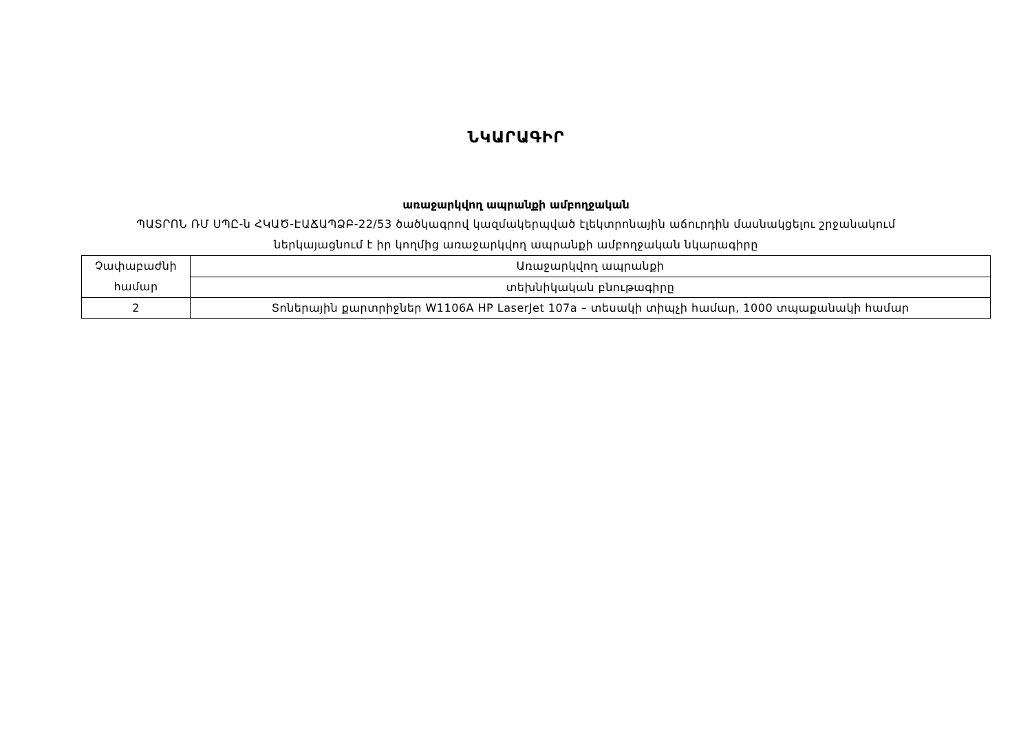ՆԿԱՐԱԳԻՐ
առաջարկվող ապրանքի ամբողջական
ՊԱՏՐՈՆ ՌՄ ՍՊԸ-ն ՀԿԱԾ-ԷԱՃԱՊՁԲ-22/53 ծածկագրով կազմակերպված էլեկտրոնային աճուրդին մասնակցելու շրջանակում ներկայացնում է իր կողմից առաջարկվող ապրանքի ամբողջական նկարագիրը
| Չափաբաժնի համար | Առաջարկվող ապրանքի |
| | տեխնիկական բնութագիրը |
| 2 | Տոներային քարտրիջներ W1106A HP LaserJet 107a – տեսակի տիպչի համար, 1000 տպաքանակի համար |